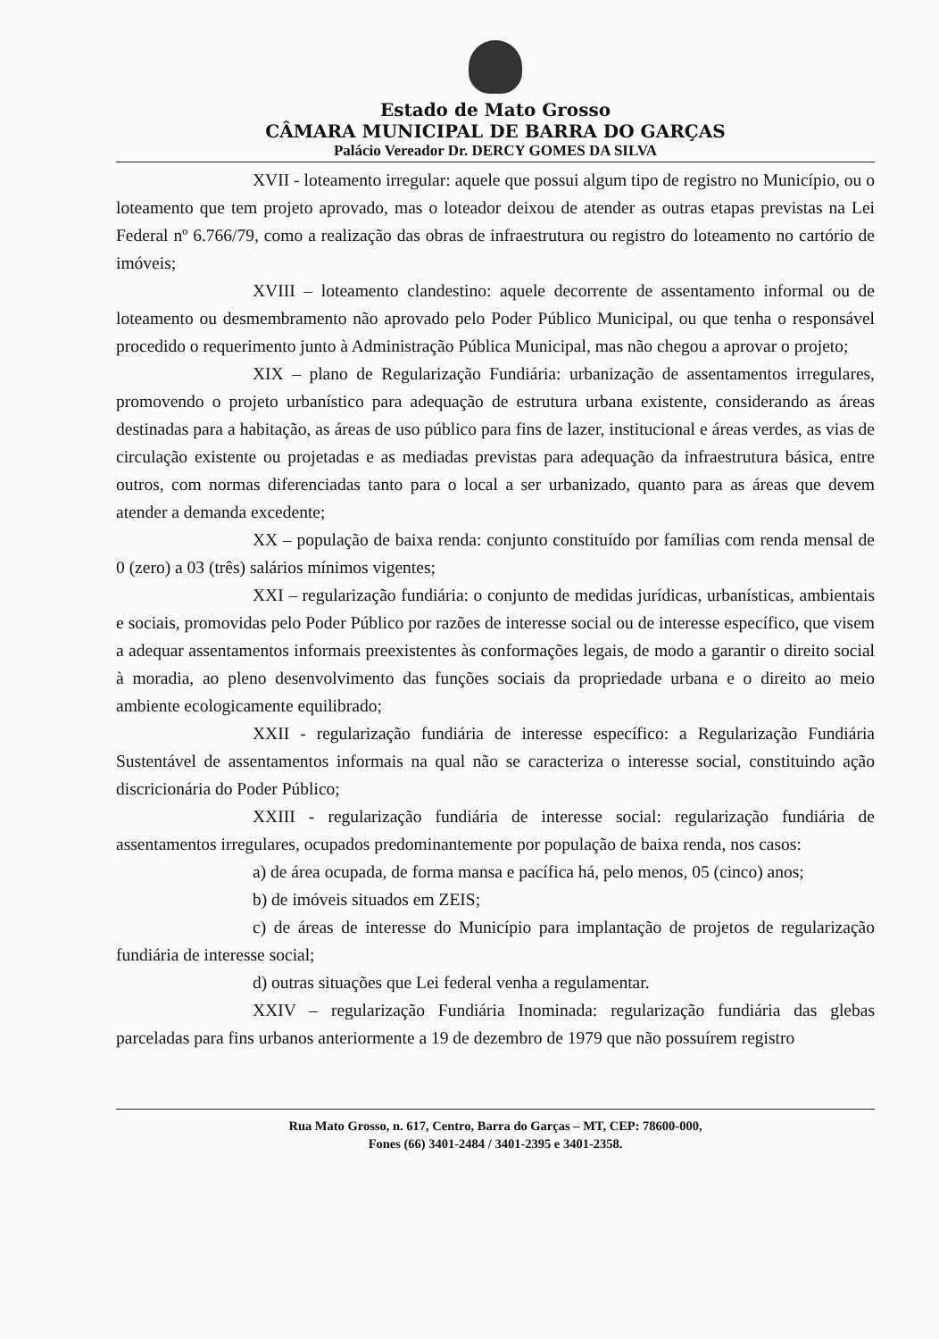Estado de Mato Grosso
CÂMARA MUNICIPAL DE BARRA DO GARÇAS
Palácio Vereador Dr. DERCY GOMES DA SILVA
XVII - loteamento irregular: aquele que possui algum tipo de registro no Município, ou o loteamento que tem projeto aprovado, mas o loteador deixou de atender as outras etapas previstas na Lei Federal nº 6.766/79, como a realização das obras de infraestrutura ou registro do loteamento no cartório de imóveis;
XVIII – loteamento clandestino: aquele decorrente de assentamento informal ou de loteamento ou desmembramento não aprovado pelo Poder Público Municipal, ou que tenha o responsável procedido o requerimento junto à Administração Pública Municipal, mas não chegou a aprovar o projeto;
XIX – plano de Regularização Fundiária: urbanização de assentamentos irregulares, promovendo o projeto urbanístico para adequação de estrutura urbana existente, considerando as áreas destinadas para a habitação, as áreas de uso público para fins de lazer, institucional e áreas verdes, as vias de circulação existente ou projetadas e as mediadas previstas para adequação da infraestrutura básica, entre outros, com normas diferenciadas tanto para o local a ser urbanizado, quanto para as áreas que devem atender a demanda excedente;
XX – população de baixa renda: conjunto constituído por famílias com renda mensal de 0 (zero) a 03 (três) salários mínimos vigentes;
XXI – regularização fundiária: o conjunto de medidas jurídicas, urbanísticas, ambientais e sociais, promovidas pelo Poder Público por razões de interesse social ou de interesse específico, que visem a adequar assentamentos informais preexistentes às conformações legais, de modo a garantir o direito social à moradia, ao pleno desenvolvimento das funções sociais da propriedade urbana e o direito ao meio ambiente ecologicamente equilibrado;
XXII - regularização fundiária de interesse específico: a Regularização Fundiária Sustentável de assentamentos informais na qual não se caracteriza o interesse social, constituindo ação discricionária do Poder Público;
XXIII - regularização fundiária de interesse social: regularização fundiária de assentamentos irregulares, ocupados predominantemente por população de baixa renda, nos casos:
a) de área ocupada, de forma mansa e pacífica há, pelo menos, 05 (cinco) anos;
b) de imóveis situados em ZEIS;
c) de áreas de interesse do Município para implantação de projetos de regularização fundiária de interesse social;
d) outras situações que Lei federal venha a regulamentar.
XXIV – regularização Fundiária Inominada: regularização fundiária das glebas parceladas para fins urbanos anteriormente a 19 de dezembro de 1979 que não possuírem registro
Rua Mato Grosso, n. 617, Centro, Barra do Garças – MT, CEP: 78600-000,
Fones (66) 3401-2484 / 3401-2395 e 3401-2358.